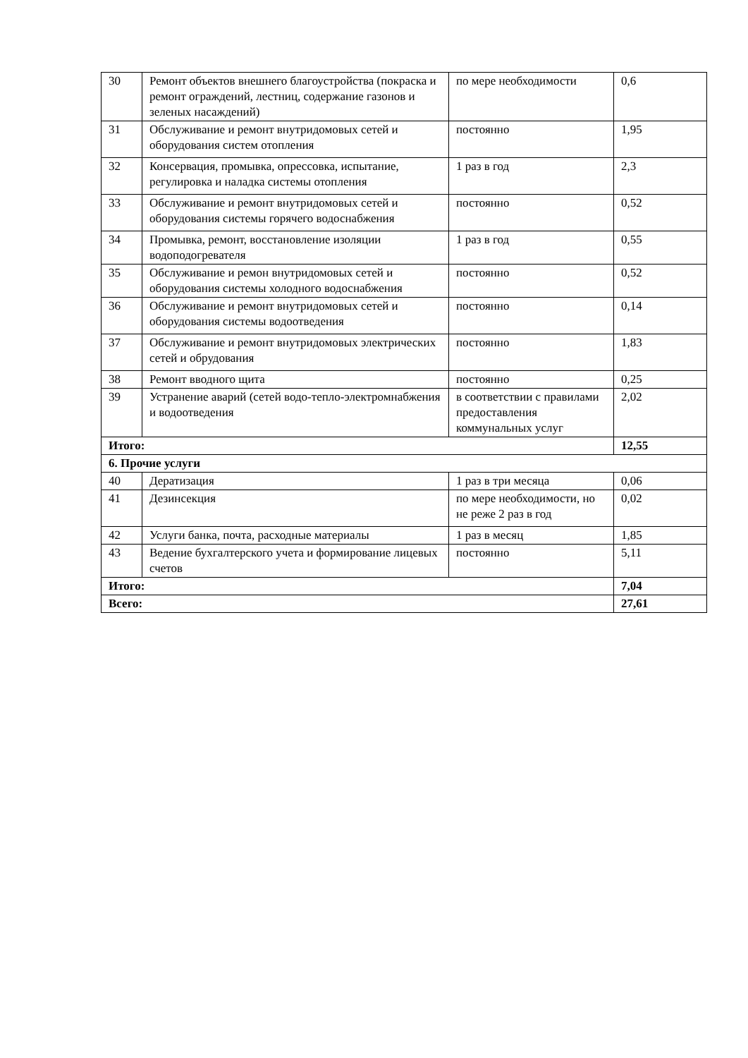| 30 | Ремонт объектов внешнего благоустройства (покраска и ремонт ограждений, лестниц, содержание газонов и зеленых насаждений) | по мере необходимости | 0,6 |
| 31 | Обслуживание и ремонт внутридомовых сетей и оборудования систем отопления | постоянно | 1,95 |
| 32 | Консервация, промывка, опрессовка, испытание, регулировка и наладка системы отопления | 1 раз в год | 2,3 |
| 33 | Обслуживание и ремонт внутридомовых сетей и оборудования системы горячего водоснабжения | постоянно | 0,52 |
| 34 | Промывка, ремонт, восстановление изоляции водоподогревателя | 1 раз в год | 0,55 |
| 35 | Обслуживание и ремон внутридомовых сетей и оборудования системы холодного водоснабжения | постоянно | 0,52 |
| 36 | Обслуживание и ремонт внутридомовых сетей и оборудования системы водоотведения | постоянно | 0,14 |
| 37 | Обслуживание и ремонт внутридомовых электрических сетей и обрудования | постоянно | 1,83 |
| 38 | Ремонт вводного щита | постоянно | 0,25 |
| 39 | Устранение аварий (сетей водо-тепло-электромнабжения и водоотведения | в соответствии с правилами предоставления коммунальных услуг | 2,02 |
| Итого: | | | 12,55 |
| 6. Прочие услуги | | | |
| 40 | Дератизация | 1 раз в три месяца | 0,06 |
| 41 | Дезинсекция | по мере необходимости, но не реже 2 раз в год | 0,02 |
| 42 | Услуги банка, почта, расходные материалы | 1 раз в месяц | 1,85 |
| 43 | Ведение бухгалтерского учета и формирование лицевых счетов | постоянно | 5,11 |
| Итого: | | | 7,04 |
| Всего: | | | 27,61 |